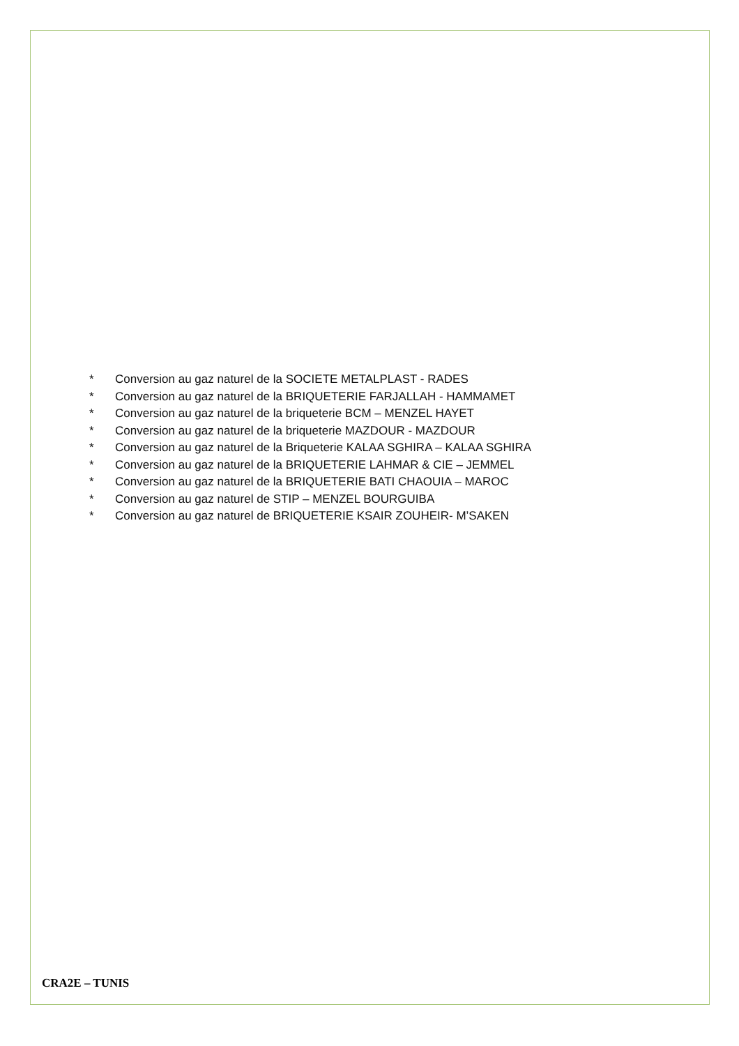* Conversion au gaz naturel de la SOCIETE METALPLAST - RADES
* Conversion au gaz naturel de la BRIQUETERIE FARJALLAH - HAMMAMET
* Conversion au gaz naturel de la briqueterie BCM – MENZEL HAYET
* Conversion au gaz naturel de la briqueterie MAZDOUR - MAZDOUR
* Conversion au gaz naturel de la Briqueterie KALAA SGHIRA – KALAA SGHIRA
* Conversion au gaz naturel de la BRIQUETERIE LAHMAR & CIE – JEMMEL
* Conversion au gaz naturel de la BRIQUETERIE BATI CHAOUIA – MAROC
* Conversion au gaz naturel de STIP – MENZEL BOURGUIBA
* Conversion au gaz naturel de BRIQUETERIE KSAIR ZOUHEIR- M’SAKEN
CRA2E – TUNIS